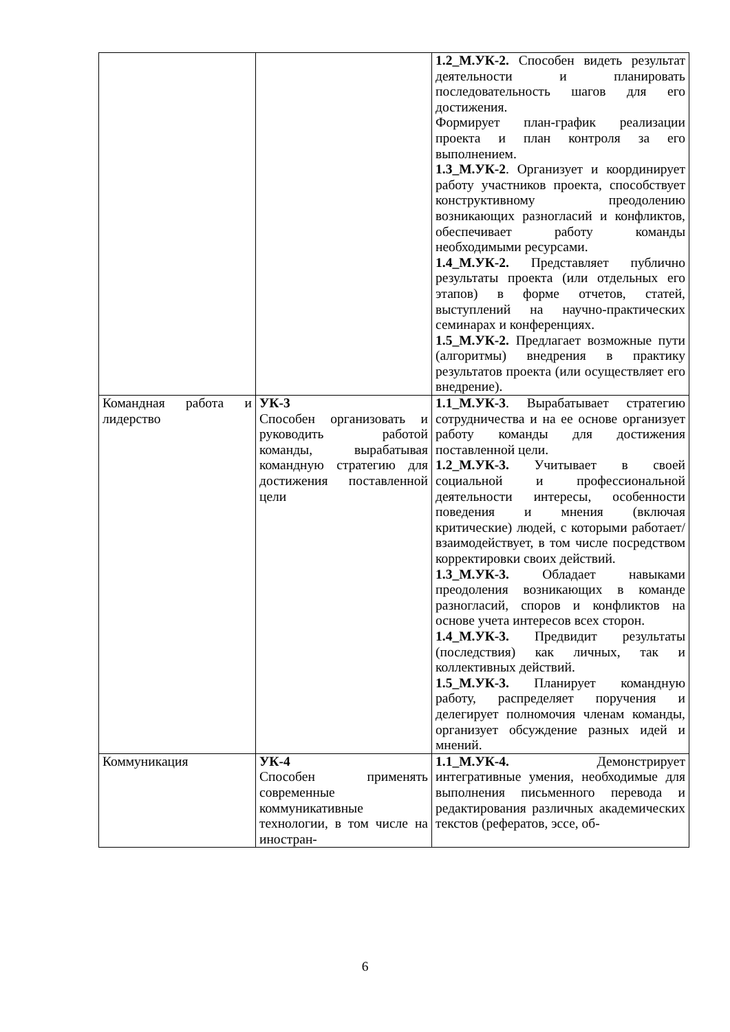| | | 1.2_М.УК-2. Способен видеть результат деятельности и планировать последовательность шагов для его достижения. Формирует план-график реализации проекта и план контроля за его выполнением. 1.3_М.УК-2 . Организует и координирует работу участников проекта, способствует конструктивному преодолению возникающих разногласий и конфликтов, обеспечивает работу команды необходимыми ресурсами. 1.4_М.УК-2. Представляет публично результаты проекта (или отдельных его этапов) в форме отчетов, статей, выступлений на научно-практических семинарах и конференциях. 1.5_М.УК-2. Предлагает возможные пути (алгоритмы) внедрения в практику результатов проекта (или осуществляет его внедрение). |
| Командная работа и лидерство | УК-3 Способен организовать и руководить работой команды, вырабатывая командную стратегию для достижения поставленной цели | 1.1_М.УК-3 . Вырабатывает стратегию сотрудничества и на ее основе организует работу команды для достижения поставленной цели. 1.2_М.УК-3. Учитывает в своей социальной и профессиональной деятельности интересы, особенности поведения и мнения (включая критические) людей, с которыми работает/взаимодействует, в том числе посредством корректировки своих действий. 1.3_М.УК-3. Обладает навыками преодоления возникающих в команде разногласий, споров и конфликтов на основе учета интересов всех сторон. 1.4_М.УК-3. Предвидит результаты (последствия) как личных, так и коллективных действий. 1.5_М.УК-3. Планирует командную работу, распределяет поручения и делегирует полномочия членам команды, организует обсуждение разных идей и мнений. |
| Коммуникация | УК-4 Способен применять современные коммуникативные технологии, в том числе на иностран- | 1.1_М.УК-4. Демонстрирует интегративные умения, необходимые для выполнения письменного перевода и редактирования различных академических текстов (рефератов, эссе, об- |
6